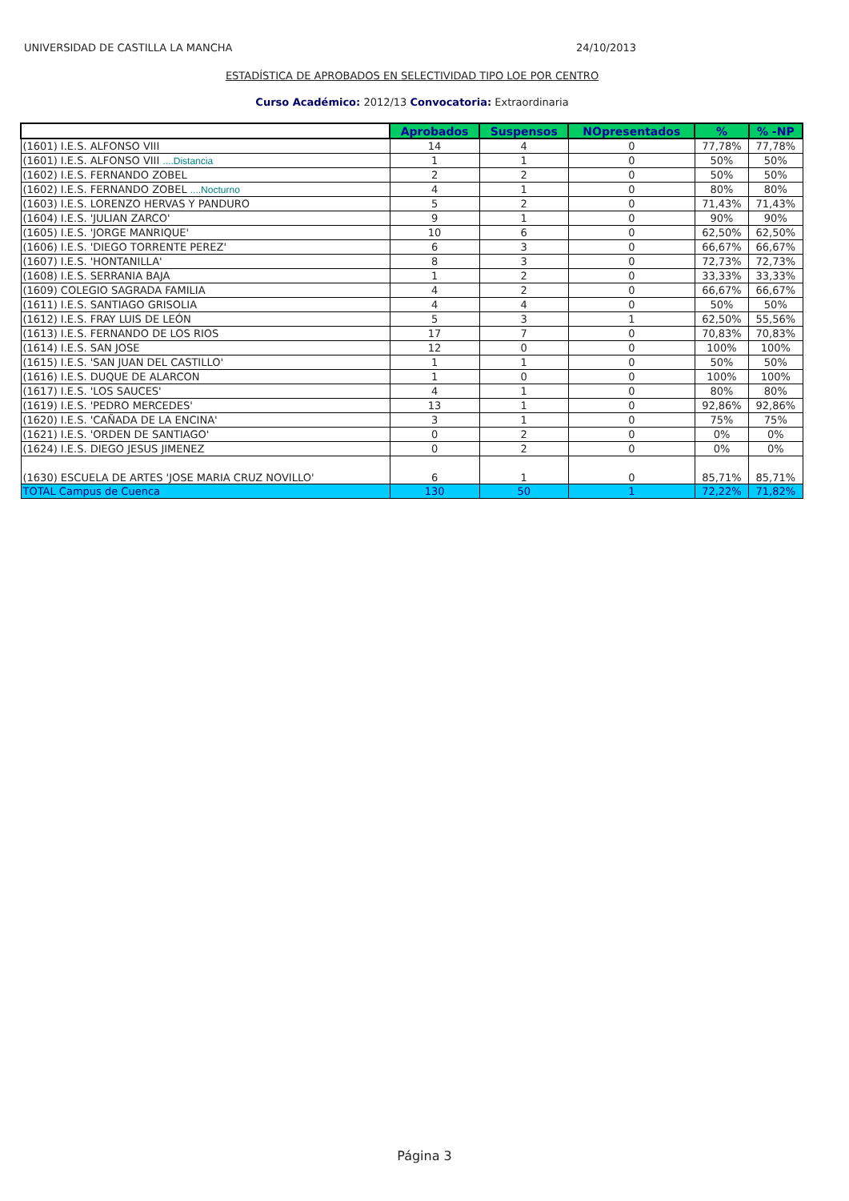UNIVERSIDAD DE CASTILLA LA MANCHA 24/10/2013
ESTADÍSTICA DE APROBADOS EN SELECTIVIDAD TIPO LOE POR CENTRO
Curso Académico: 2012/13 Convocatoria: Extraordinaria
| | Aprobados | Suspensos | NOpresentados | % | % -NP |
| --- | --- | --- | --- | --- | --- |
| (1601) I.E.S. ALFONSO VIII | 14 | 4 | 0 | 77,78% | 77,78% |
| (1601) I.E.S. ALFONSO VIII ....Distancia | 1 | 1 | 0 | 50% | 50% |
| (1602) I.E.S. FERNANDO ZOBEL | 2 | 2 | 0 | 50% | 50% |
| (1602) I.E.S. FERNANDO ZOBEL ....Nocturno | 4 | 1 | 0 | 80% | 80% |
| (1603) I.E.S. LORENZO HERVAS Y PANDURO | 5 | 2 | 0 | 71,43% | 71,43% |
| (1604) I.E.S. 'JULIAN ZARCO' | 9 | 1 | 0 | 90% | 90% |
| (1605) I.E.S. 'JORGE MANRIQUE' | 10 | 6 | 0 | 62,50% | 62,50% |
| (1606) I.E.S. 'DIEGO TORRENTE PEREZ' | 6 | 3 | 0 | 66,67% | 66,67% |
| (1607) I.E.S. 'HONTANILLA' | 8 | 3 | 0 | 72,73% | 72,73% |
| (1608) I.E.S. SERRANIA BAJA | 1 | 2 | 0 | 33,33% | 33,33% |
| (1609) COLEGIO SAGRADA FAMILIA | 4 | 2 | 0 | 66,67% | 66,67% |
| (1611) I.E.S. SANTIAGO GRISOLIA | 4 | 4 | 0 | 50% | 50% |
| (1612) I.E.S. FRAY LUIS DE LEÓN | 5 | 3 | 1 | 62,50% | 55,56% |
| (1613) I.E.S. FERNANDO DE LOS RIOS | 17 | 7 | 0 | 70,83% | 70,83% |
| (1614) I.E.S. SAN JOSE | 12 | 0 | 0 | 100% | 100% |
| (1615) I.E.S. 'SAN JUAN DEL CASTILLO' | 1 | 1 | 0 | 50% | 50% |
| (1616) I.E.S. DUQUE DE ALARCON | 1 | 0 | 0 | 100% | 100% |
| (1617) I.E.S. 'LOS SAUCES' | 4 | 1 | 0 | 80% | 80% |
| (1619) I.E.S. 'PEDRO MERCEDES' | 13 | 1 | 0 | 92,86% | 92,86% |
| (1620) I.E.S. 'CAÑADA DE LA ENCINA' | 3 | 1 | 0 | 75% | 75% |
| (1621) I.E.S. 'ORDEN DE SANTIAGO' | 0 | 2 | 0 | 0% | 0% |
| (1624) I.E.S. DIEGO JESUS JIMENEZ | 0 | 2 | 0 | 0% | 0% |
| (1630) ESCUELA DE ARTES 'JOSE MARIA CRUZ NOVILLO' | 6 | 1 | 0 | 85,71% | 85,71% |
| TOTAL Campus de Cuenca | 130 | 50 | 1 | 72,22% | 71,82% |
Página 3